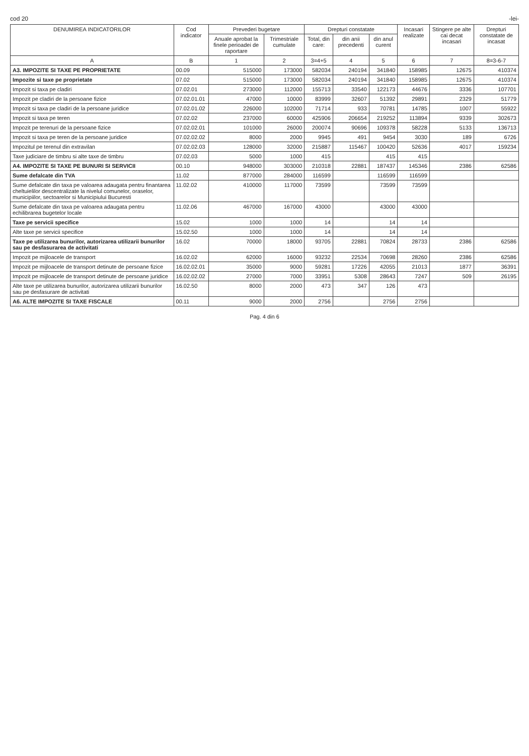cod 20 -lei-
| DENUMIREA INDICATORILOR | Cod indicator | Prevederi bugetare | | Drepturi constatate | | | Incasari realizate | Stingere pe alte cai decat incasari | Drepturi constatate de incasat |
| --- | --- | --- | --- | --- | --- | --- | --- | --- | --- |
| | | Anuale aprobat la finele perioadei de raportare | Trimestriale cumulate | Total, din care: | din anii precedenti | din anul curent | | | |
| A | B | 1 | 2 | 3=4+5 | 4 | 5 | 6 | 7 | 8=3-6-7 |
| A3. IMPOZITE SI TAXE PE PROPRIETATE | 00.09 | 515000 | 173000 | 582034 | 240194 | 341840 | 158985 | 12675 | 410374 |
| Impozite si taxe pe proprietate | 07.02 | 515000 | 173000 | 582034 | 240194 | 341840 | 158985 | 12675 | 410374 |
| Impozit si taxa pe cladiri | 07.02.01 | 273000 | 112000 | 155713 | 33540 | 122173 | 44676 | 3336 | 107701 |
| Impozit pe cladiri de la persoane fizice | 07.02.01.01 | 47000 | 10000 | 83999 | 32607 | 51392 | 29891 | 2329 | 51779 |
| Impozit si taxa pe cladiri de la persoane juridice | 07.02.01.02 | 226000 | 102000 | 71714 | 933 | 70781 | 14785 | 1007 | 55922 |
| Impozit si taxa pe teren | 07.02.02 | 237000 | 60000 | 425906 | 206654 | 219252 | 113894 | 9339 | 302673 |
| Impozit pe terenuri de la persoane fizice | 07.02.02.01 | 101000 | 26000 | 200074 | 90696 | 109378 | 58228 | 5133 | 136713 |
| Impozit si taxa pe teren de la persoane juridice | 07.02.02.02 | 8000 | 2000 | 9945 | 491 | 9454 | 3030 | 189 | 6726 |
| Impozitul pe terenul din extravilan | 07.02.02.03 | 128000 | 32000 | 215887 | 115467 | 100420 | 52636 | 4017 | 159234 |
| Taxe judiciare de timbru si alte taxe de timbru | 07.02.03 | 5000 | 1000 | 415 | | 415 | 415 | | |
| A4. IMPOZITE SI TAXE PE BUNURI SI SERVICII | 00.10 | 948000 | 303000 | 210318 | 22881 | 187437 | 145346 | 2386 | 62586 |
| Sume defalcate din TVA | 11.02 | 877000 | 284000 | 116599 | | 116599 | 116599 | | |
| Sume defalcate din taxa pe valoarea adaugata pentru finantarea cheltuielilor descentralizate la nivelul comunelor, oraselor, municipiilor, sectoarelor si Municipiului Bucuresti | 11.02.02 | 410000 | 117000 | 73599 | | 73599 | 73599 | | |
| Sume defalcate din taxa pe valoarea adaugata pentru echilibrarea bugetelor locale | 11.02.06 | 467000 | 167000 | 43000 | | 43000 | 43000 | | |
| Taxe pe servicii specifice | 15.02 | 1000 | 1000 | 14 | | 14 | 14 | | |
| Alte taxe pe servicii specifice | 15.02.50 | 1000 | 1000 | 14 | | 14 | 14 | | |
| Taxe pe utilizarea bunurilor, autorizarea utilizarii bunurilor sau pe desfasurarea de activitati | 16.02 | 70000 | 18000 | 93705 | 22881 | 70824 | 28733 | 2386 | 62586 |
| Impozit pe mijloacele de transport | 16.02.02 | 62000 | 16000 | 93232 | 22534 | 70698 | 28260 | 2386 | 62586 |
| Impozit pe mijloacele de transport detinute de persoane fizice | 16.02.02.01 | 35000 | 9000 | 59281 | 17226 | 42055 | 21013 | 1877 | 36391 |
| Impozit pe mijloacele de transport detinute de persoane juridice | 16.02.02.02 | 27000 | 7000 | 33951 | 5308 | 28643 | 7247 | 509 | 26195 |
| Alte taxe pe utilizarea bunurilor, autorizarea utilizarii bunurilor sau pe desfasurare de activitati | 16.02.50 | 8000 | 2000 | 473 | 347 | 126 | 473 | | |
| A6. ALTE IMPOZITE SI TAXE FISCALE | 00.11 | 9000 | 2000 | 2756 | | 2756 | 2756 | | |
Pag. 4 din 6